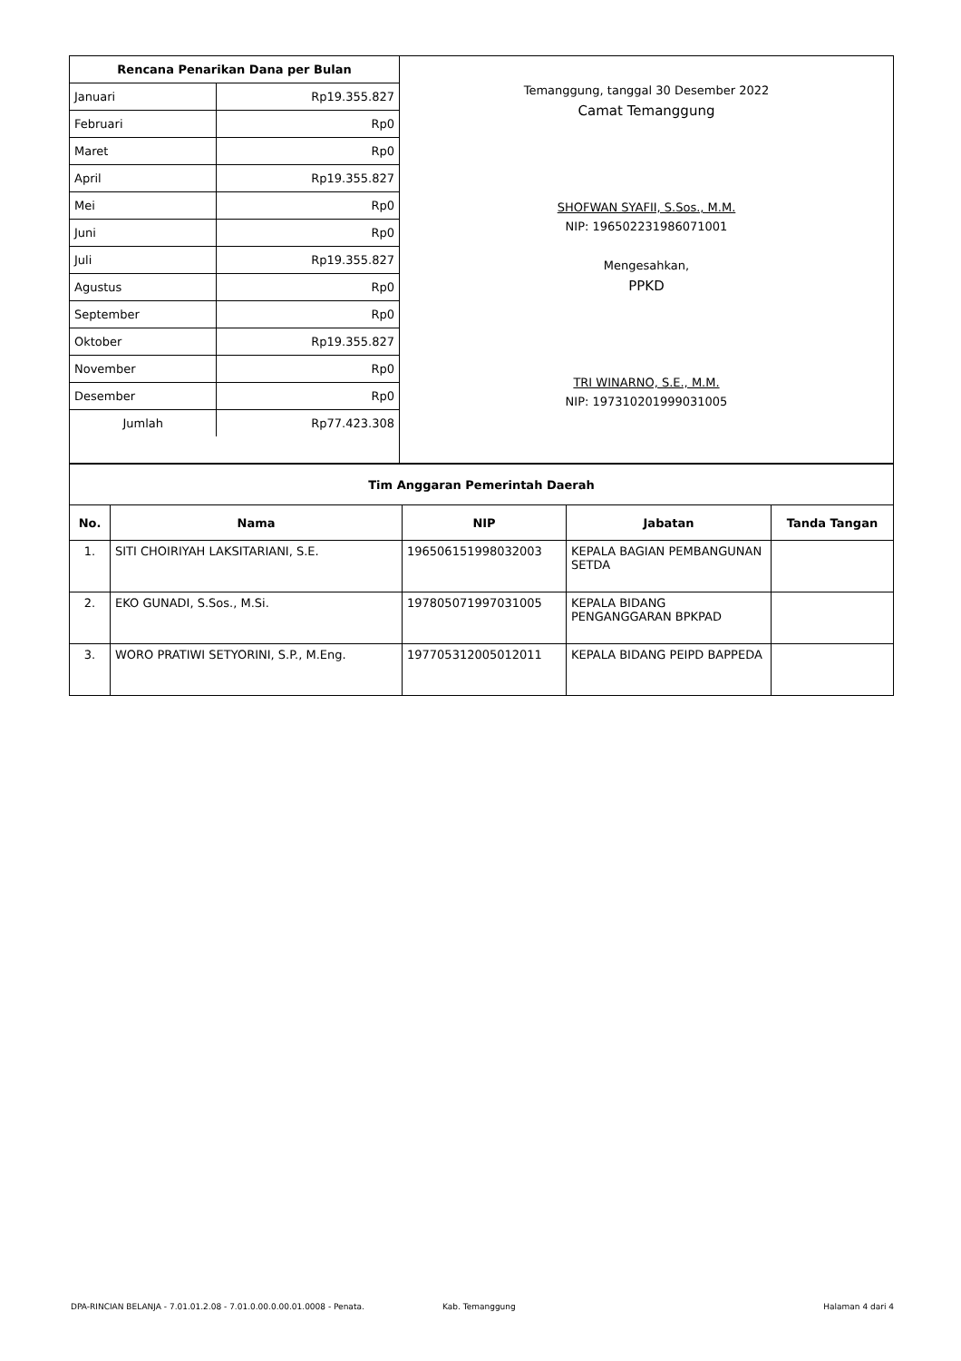| Rencana Penarikan Dana per Bulan | |
| --- | --- |
| Januari | Rp19.355.827 |
| Februari | Rp0 |
| Maret | Rp0 |
| April | Rp19.355.827 |
| Mei | Rp0 |
| Juni | Rp0 |
| Juli | Rp19.355.827 |
| Agustus | Rp0 |
| September | Rp0 |
| Oktober | Rp19.355.827 |
| November | Rp0 |
| Desember | Rp0 |
| Jumlah | Rp77.423.308 |
Temanggung, tanggal 30 Desember 2022
Camat Temanggung
SHOFWAN SYAFII, S.Sos., M.M.
NIP: 196502231986071001
Mengesahkan,
PPKD
TRI WINARNO, S.E., M.M.
NIP: 197310201999031005
| Tim Anggaran Pemerintah Daerah | | | | |
| --- | --- | --- | --- | --- |
| No. | Nama | NIP | Jabatan | Tanda Tangan |
| 1. | SITI CHOIRIYAH LAKSITARIANI, S.E. | 196506151998032003 | KEPALA BAGIAN PEMBANGUNAN SETDA | |
| 2. | EKO GUNADI, S.Sos., M.Si. | 197805071997031005 | KEPALA BIDANG PENGANGGARAN BPKPAD | |
| 3. | WORO PRATIWI SETYORINI, S.P., M.Eng. | 197705312005012011 | KEPALA BIDANG PEIPD BAPPEDA | |
DPA-RINCIAN BELANJA - 7.01.01.2.08 - 7.01.0.00.0.00.01.0008 - Penata. Kab. Temanggung Halaman 4 dari 4